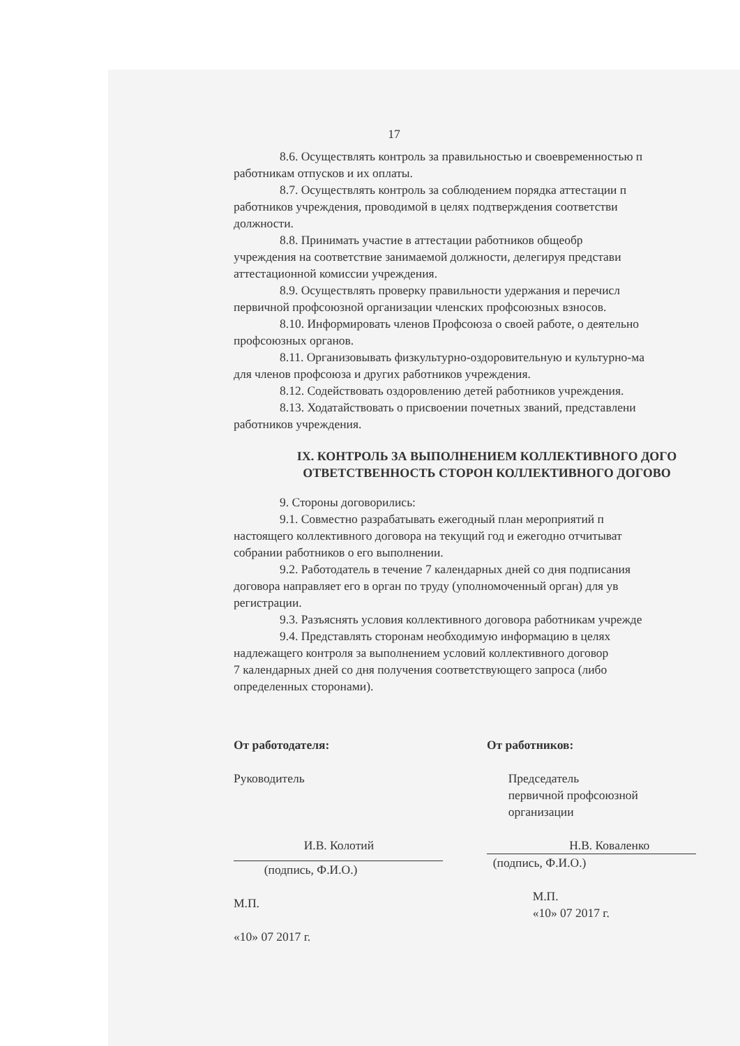17
8.6. Осуществлять контроль за правильностью и своевременностью п
работникам отпусков и их оплаты.
8.7. Осуществлять контроль за соблюдением порядка аттестации п
работников учреждения, проводимой в целях подтверждения соответстви
должности.
8.8. Принимать участие в аттестации работников общеобр
учреждения на соответствие занимаемой должности, делегируя представи
аттестационной комиссии учреждения.
8.9. Осуществлять проверку правильности удержания и перечисл
первичной профсоюзной организации членских профсоюзных взносов.
8.10. Информировать членов Профсоюза о своей работе, о деятельно
профсоюзных органов.
8.11. Организовывать физкультурно-оздоровительную и культурно-ма
для членов профсоюза и других работников учреждения.
8.12. Содействовать оздоровлению детей работников учреждения.
8.13. Ходатайствовать о присвоении почетных званий, представлени
работников учреждения.
IX. КОНТРОЛЬ ЗА ВЫПОЛНЕНИЕМ КОЛЛЕКТИВНОГО ДОГО
ОТВЕТСТВЕННОСТЬ СТОРОН КОЛЛЕКТИВНОГО ДОГОВО
9. Стороны договорились:
9.1. Совместно разрабатывать ежегодный план мероприятий п
настоящего коллективного договора на текущий год и ежегодно отчитыват
собрании работников о его выполнении.
9.2. Работодатель в течение 7 календарных дней со дня подписания
договора направляет его в орган по труду (уполномоченный орган) для ув
регистрации.
9.3. Разъяснять условия коллективного договора работникам учрежде
9.4. Представлять сторонам необходимую информацию в целях
надлежащего контроля за выполнением условий коллективного договор
7 календарных дней со дня получения соответствующего запроса (либо
определенных сторонами).
От работодателя:
Руководитель
И.В. Колотий
(подпись, Ф.И.О.)
М.П.
«10» 07 2017 г.
От работников:
Председатель
первичной профсоюзной
организации
Н.В. Коваленко
(подпись, Ф.И.О.)
М.П.
«10» 07 2017 г.